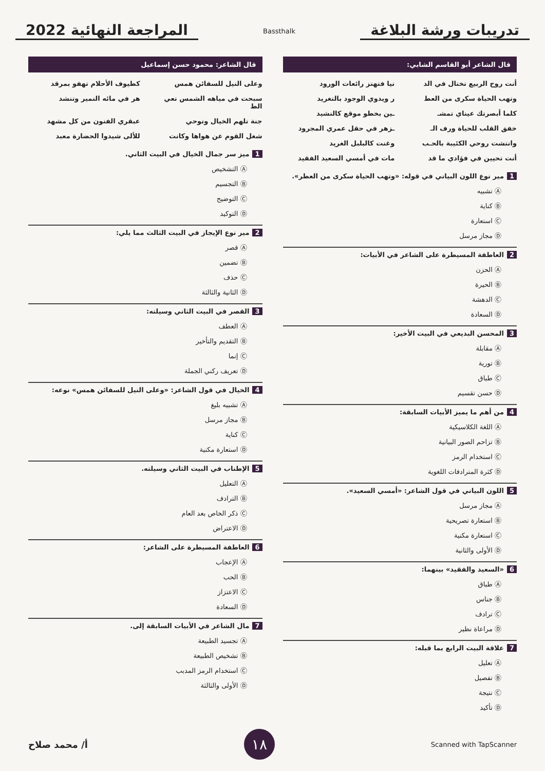تدريبات ورشة البلاغة
Bassthalk
المراجعة النهائية 2022
قال الشاعر أبو القاسم الشابي:
أنت روح الربيع تختال في الد نيا فتهتز رائعات الورود وتهب الحياة سكرى من العط ر ويدوي الوجود بالتغريد كلما أبصرتك عيناي تمشـ ـين بخطو موقع كالنشيد خفق القلب للحياة ورف الـ ـزهر في حقل عمري المجرود وانتشت روحي الكئيبة بالحـب وغنت كالبلبل الغريد أنت تحيين في فؤادي ما قد مات في أمسي السعيد الفقيد
1 مير نوع اللون البياني في قوله: «وتهب الحياة سكرى من العطر».
Ⓐ تشبيه
Ⓑ كناية
Ⓒ استعارة
Ⓓ مجاز مرسل
2 العاطفة المسيطرة على الشاعر في الأبيات:
Ⓐ الحزن
Ⓑ الحيرة
Ⓒ الدهشة
Ⓓ السعادة
3 المحسن البديعي في البيت الأخير:
Ⓐ مقابلة
Ⓑ تورية
Ⓒ طباق
Ⓓ حسن تقسيم
4 من أهم ما يميز الأبيات السابقة:
Ⓐ اللغة الكلاسيكية
Ⓑ تزاحم الصور البيانية
Ⓒ استخدام الرمز
Ⓓ كثرة المترادفات اللغوية
5 اللون البياني في قول الشاعر: «أمسي السعيد».
Ⓐ مجاز مرسل
Ⓑ استعارة تصريحية
Ⓒ استعارة مكنية
Ⓓ الأولى والثانية
6 «السعيد والفقيد» بينهما:
Ⓐ طباق
Ⓑ جناس
Ⓒ ترادف
Ⓓ مراعاة نظير
7 علاقة البيت الرابع بما قبله:
Ⓐ تعليل
Ⓑ تفصيل
Ⓒ نتيجة
Ⓓ تأكيد
قال الشاعر: محمود حسن إسماعيل
وعلى النيل للسفائن همس كطيوف الأحلام تهفو بمرقد سبحت في مياهه الشمس تعي الط هر في مائه النمير وتنشد جنة تلهم الخيال وتوحي عبقري الفنون من كل مشهد شغل القوم عن هواها وكانت للألى شيدوا الحضارة معبد
1 ميز سر جمال الخيال في البيت الثاني.
Ⓐ التشخيص
Ⓑ التجسيم
Ⓒ التوضيح
Ⓓ التوكيد
2 مير نوع الإيجاز في البيت الثالث مما يلي:
Ⓐ قصر
Ⓑ تضمين
Ⓒ حذف
Ⓓ الثانية والثالثة
3 القصر في البيت الثاني وسيلته:
Ⓐ العطف
Ⓑ التقديم والتأخير
Ⓒ إنما
Ⓓ تعريف ركني الجملة
4 الخيال في قول الشاعر: «وعلى النيل للسفائن همس» نوعه:
Ⓐ تشبيه بليغ
Ⓑ مجاز مرسل
Ⓒ كناية
Ⓓ استعارة مكنية
5 الإطناب في البيت الثاني وسيلته.
Ⓐ التعليل
Ⓑ الترادف
Ⓒ ذكر الخاص بعد العام
Ⓓ الاعتراض
6 العاطفة المسيطرة على الشاعر:
Ⓐ الإعجاب
Ⓑ الحب
Ⓒ الاعتزاز
Ⓓ السعادة
7 مال الشاعر في الأبيات السابقة إلى.
Ⓐ تجسيد الطبيعة
Ⓑ تشخيص الطبيعة
Ⓒ استخدام الرمز المدبب
Ⓓ الأولى والثالثة
Scanned with TapScanner
١٨
أ/ محمد صلاح